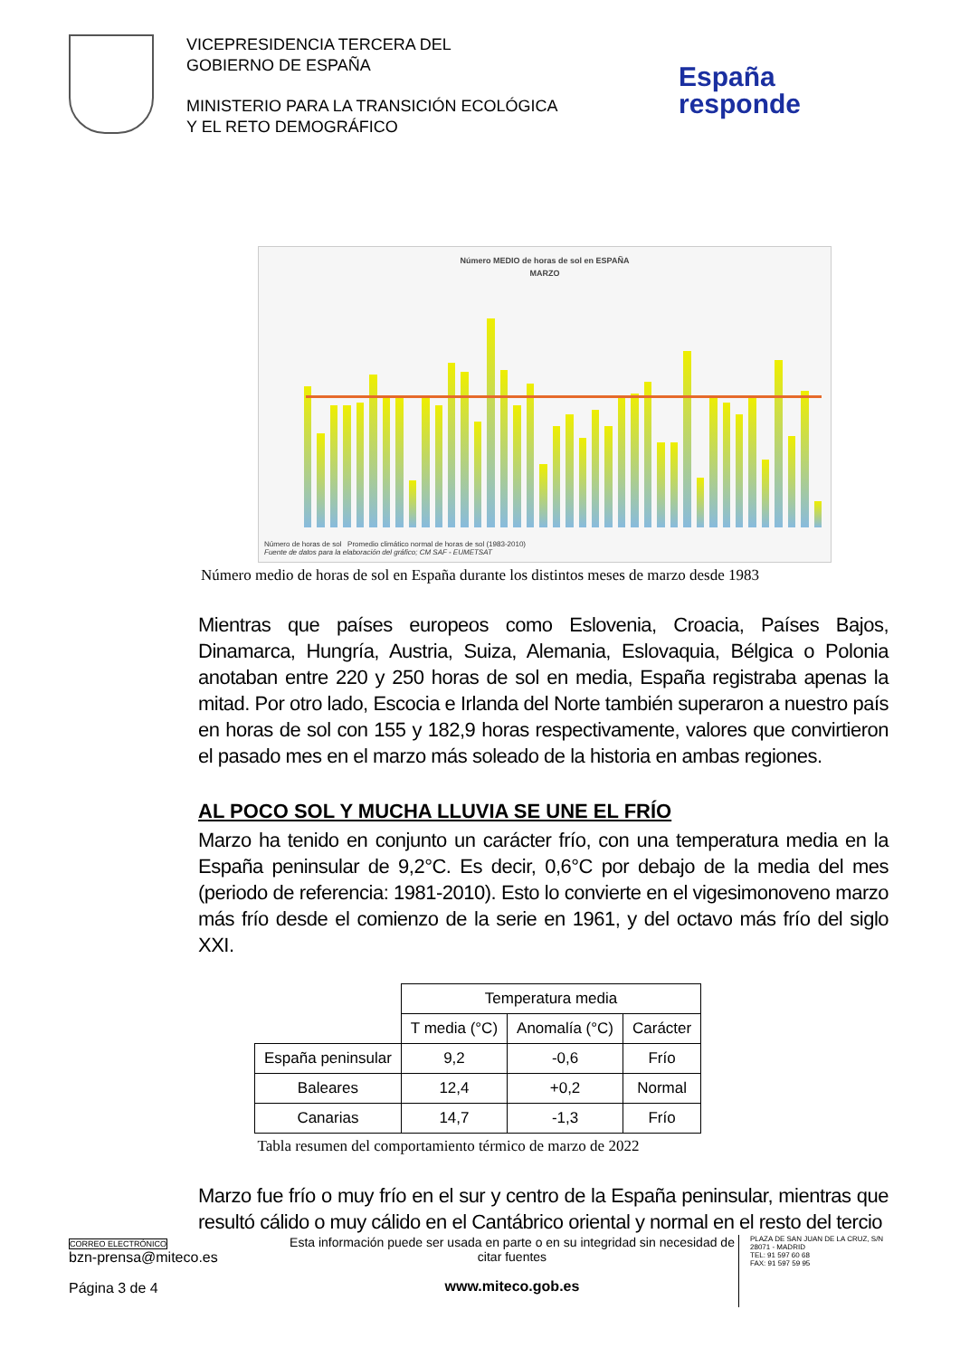VICEPRESIDENCIA TERCERA DEL
GOBIERNO DE ESPAÑA
MINISTERIO PARA LA TRANSICIÓN ECOLÓGICA
Y EL RETO DEMOGRÁFICO
España
responde
Número MEDIO de horas de sol en ESPAÑA
MARZO
Número de horas de sol Promedio climático normal de horas de sol (1983-2010)
Fuente de datos para la elaboración del gráfico; CM SAF - EUMETSAT
Número medio de horas de sol en España durante los distintos meses de marzo desde 1983
Mientras que países europeos como Eslovenia, Croacia, Países Bajos, Dinamarca, Hungría, Austria, Suiza, Alemania, Eslovaquia, Bélgica o Polonia anotaban entre 220 y 250 horas de sol en media, España registraba apenas la mitad. Por otro lado, Escocia e Irlanda del Norte también superaron a nuestro país en horas de sol con 155 y 182,9 horas respectivamente, valores que convirtieron el pasado mes en el marzo más soleado de la historia en ambas regiones.
AL POCO SOL Y MUCHA LLUVIA SE UNE EL FRÍO
Marzo ha tenido en conjunto un carácter frío, con una temperatura media en la España peninsular de 9,2°C. Es decir, 0,6°C por debajo de la media del mes (periodo de referencia: 1981-2010). Esto lo convierte en el vigesimonoveno marzo más frío desde el comienzo de la serie en 1961, y del octavo más frío del siglo XXI.
| | Temperatura media | | |
| --- | --- | --- | --- |
| | T media (°C) | Anomalía (°C) | Carácter |
| España peninsular | 9,2 | -0,6 | Frío |
| Baleares | 12,4 | +0,2 | Normal |
| Canarias | 14,7 | -1,3 | Frío |
Tabla resumen del comportamiento térmico de marzo de 2022
Marzo fue frío o muy frío en el sur y centro de la España peninsular, mientras que resultó cálido o muy cálido en el Cantábrico oriental y normal en el resto del tercio
CORREO ELECTRÓNICO
bzn-prensa@miteco.es
Página 3 de 4
Esta información puede ser usada en parte o en su integridad sin necesidad de citar fuentes
www.miteco.gob.es
PLAZA DE SAN JUAN DE LA CRUZ, S/N
28071 - MADRID
TEL: 91 597 60 68
FAX: 91 597 59 95